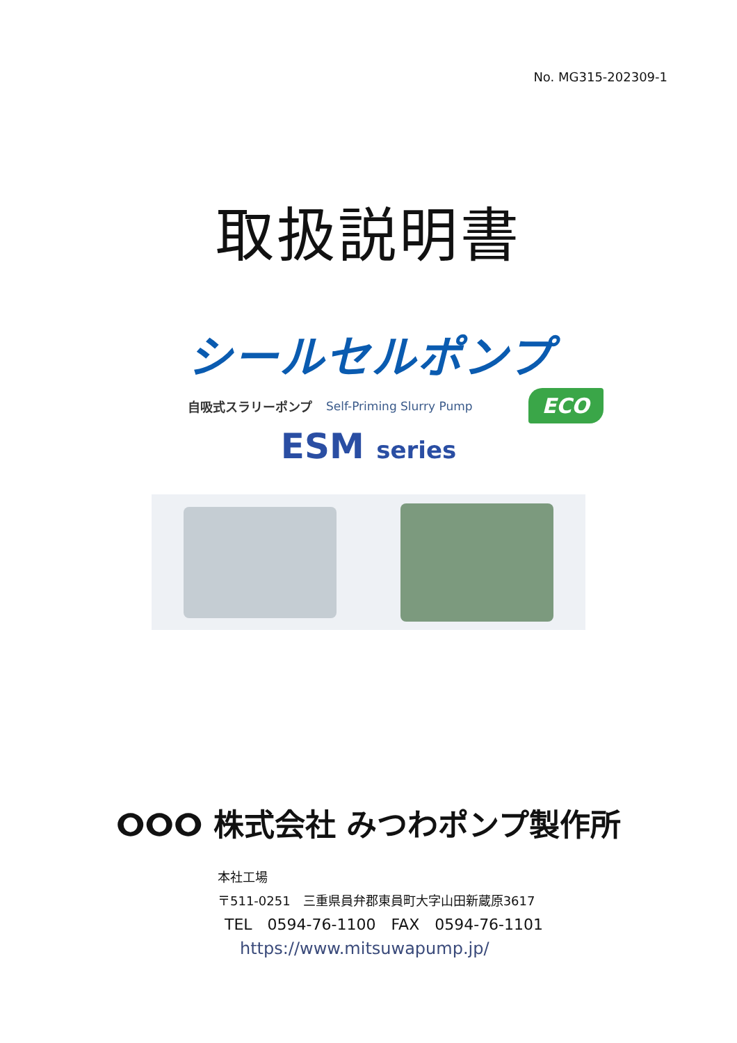No. MG315-202309-1
取扱説明書
シールセルポンプ
自吸式スラリーポンプ Self-Priming Slurry Pump
ECO
ESM series
ⵔⵔⵔ 株式会社 みつわポンプ製作所
本社工場
〒511-0251　三重県員弁郡東員町大字山田新蔵原3617
TEL　0594-76-1100　FAX　0594-76-1101
https://www.mitsuwapump.jp/